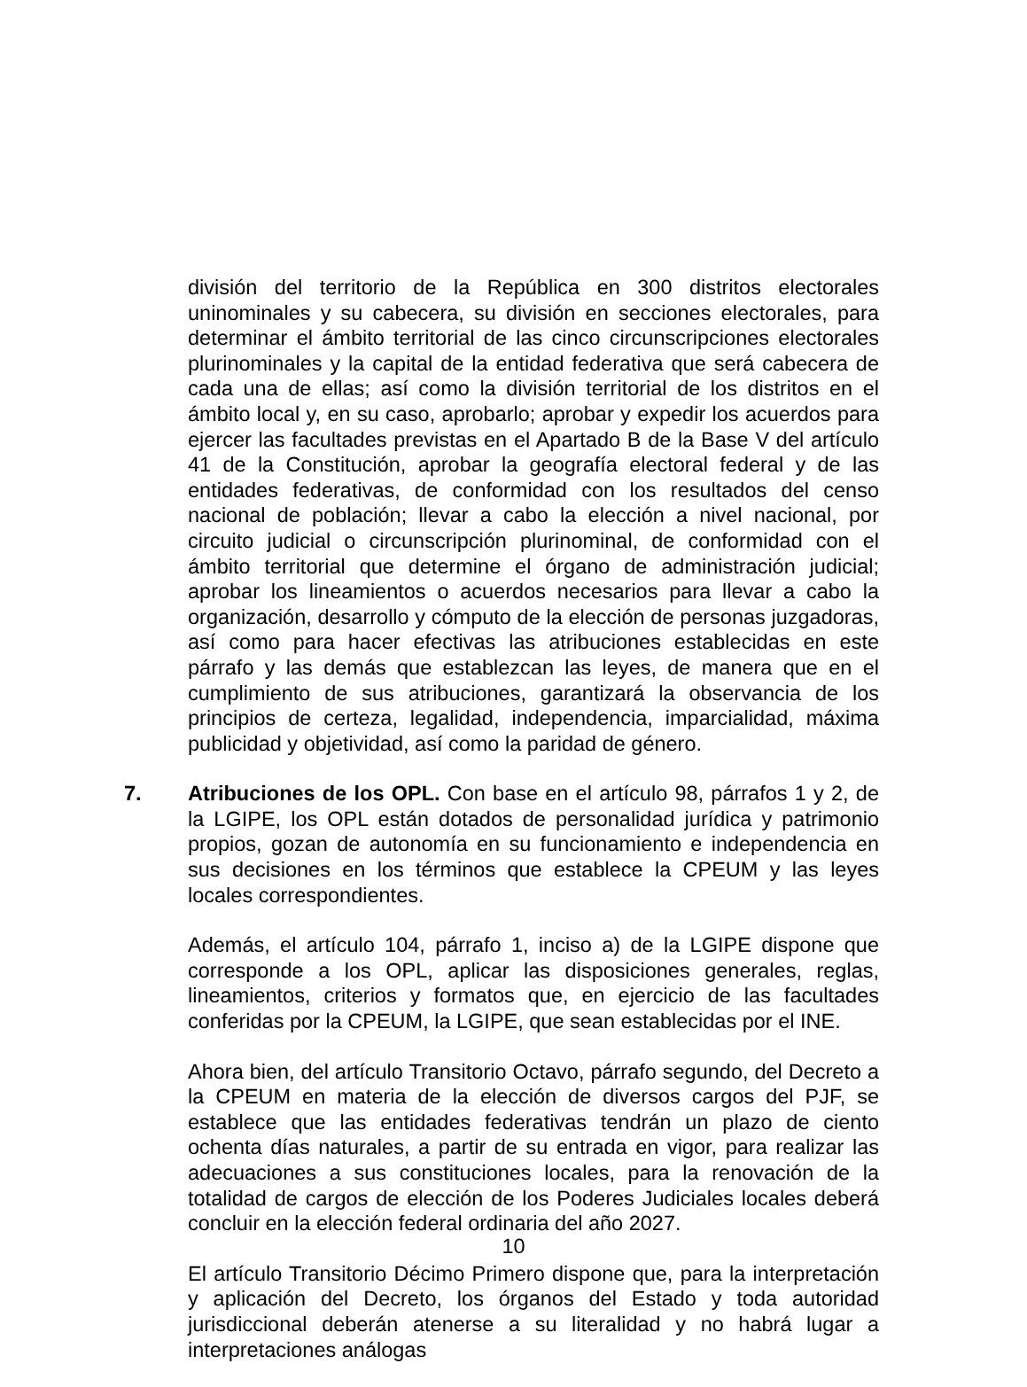división del territorio de la República en 300 distritos electorales uninominales y su cabecera, su división en secciones electorales, para determinar el ámbito territorial de las cinco circunscripciones electorales plurinominales y la capital de la entidad federativa que será cabecera de cada una de ellas; así como la división territorial de los distritos en el ámbito local y, en su caso, aprobarlo; aprobar y expedir los acuerdos para ejercer las facultades previstas en el Apartado B de la Base V del artículo 41 de la Constitución, aprobar la geografía electoral federal y de las entidades federativas, de conformidad con los resultados del censo nacional de población; llevar a cabo la elección a nivel nacional, por circuito judicial o circunscripción plurinominal, de conformidad con el ámbito territorial que determine el órgano de administración judicial; aprobar los lineamientos o acuerdos necesarios para llevar a cabo la organización, desarrollo y cómputo de la elección de personas juzgadoras, así como para hacer efectivas las atribuciones establecidas en este párrafo y las demás que establezcan las leyes, de manera que en el cumplimiento de sus atribuciones, garantizará la observancia de los principios de certeza, legalidad, independencia, imparcialidad, máxima publicidad y objetividad, así como la paridad de género.
7. Atribuciones de los OPL. Con base en el artículo 98, párrafos 1 y 2, de la LGIPE, los OPL están dotados de personalidad jurídica y patrimonio propios, gozan de autonomía en su funcionamiento e independencia en sus decisiones en los términos que establece la CPEUM y las leyes locales correspondientes.
Además, el artículo 104, párrafo 1, inciso a) de la LGIPE dispone que corresponde a los OPL, aplicar las disposiciones generales, reglas, lineamientos, criterios y formatos que, en ejercicio de las facultades conferidas por la CPEUM, la LGIPE, que sean establecidas por el INE.
Ahora bien, del artículo Transitorio Octavo, párrafo segundo, del Decreto a la CPEUM en materia de la elección de diversos cargos del PJF, se establece que las entidades federativas tendrán un plazo de ciento ochenta días naturales, a partir de su entrada en vigor, para realizar las adecuaciones a sus constituciones locales, para la renovación de la totalidad de cargos de elección de los Poderes Judiciales locales deberá concluir en la elección federal ordinaria del año 2027.
El artículo Transitorio Décimo Primero dispone que, para la interpretación y aplicación del Decreto, los órganos del Estado y toda autoridad jurisdiccional deberán atenerse a su literalidad y no habrá lugar a interpretaciones análogas
10